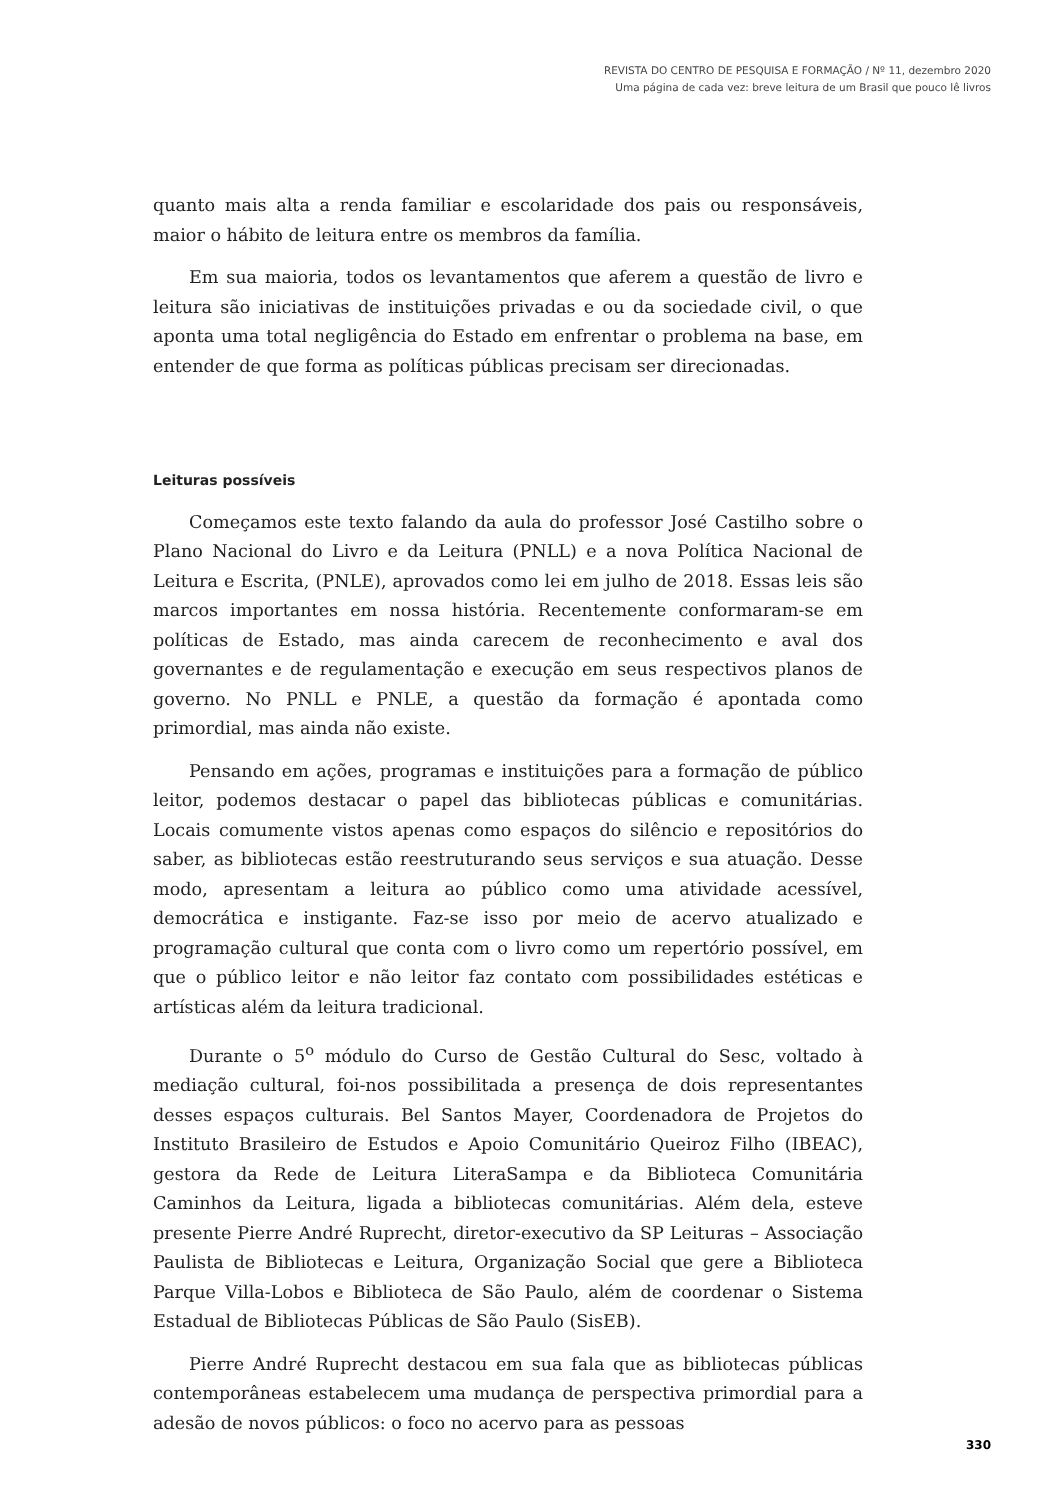REVISTA DO CENTRO DE PESQUISA E FORMAÇÃO / Nº 11, dezembro 2020
Uma página de cada vez: breve leitura de um Brasil que pouco lê livros
quanto mais alta a renda familiar e escolaridade dos pais ou responsáveis, maior o hábito de leitura entre os membros da família.
Em sua maioria, todos os levantamentos que aferem a questão de livro e leitura são iniciativas de instituições privadas e ou da sociedade civil, o que aponta uma total negligência do Estado em enfrentar o problema na base, em entender de que forma as políticas públicas precisam ser direcionadas.
Leituras possíveis
Começamos este texto falando da aula do professor José Castilho sobre o Plano Nacional do Livro e da Leitura (PNLL) e a nova Política Nacional de Leitura e Escrita, (PNLE), aprovados como lei em julho de 2018. Essas leis são marcos importantes em nossa história. Recentemente conformaram-se em políticas de Estado, mas ainda carecem de reconhecimento e aval dos governantes e de regulamentação e execução em seus respectivos planos de governo. No PNLL e PNLE, a questão da formação é apontada como primordial, mas ainda não existe.
Pensando em ações, programas e instituições para a formação de público leitor, podemos destacar o papel das bibliotecas públicas e comunitárias. Locais comumente vistos apenas como espaços do silêncio e repositórios do saber, as bibliotecas estão reestruturando seus serviços e sua atuação. Desse modo, apresentam a leitura ao público como uma atividade acessível, democrática e instigante. Faz-se isso por meio de acervo atualizado e programação cultural que conta com o livro como um repertório possível, em que o público leitor e não leitor faz contato com possibilidades estéticas e artísticas além da leitura tradicional.
Durante o 5<sup>o</sup> módulo do Curso de Gestão Cultural do Sesc, voltado à mediação cultural, foi-nos possibilitada a presença de dois representantes desses espaços culturais. Bel Santos Mayer, Coordenadora de Projetos do Instituto Brasileiro de Estudos e Apoio Comunitário Queiroz Filho (IBEAC), gestora da Rede de Leitura LiteraSampa e da Biblioteca Comunitária Caminhos da Leitura, ligada a bibliotecas comunitárias. Além dela, esteve presente Pierre André Ruprecht, diretor-executivo da SP Leituras – Associação Paulista de Bibliotecas e Leitura, Organização Social que gere a Biblioteca Parque Villa-Lobos e Biblioteca de São Paulo, além de coordenar o Sistema Estadual de Bibliotecas Públicas de São Paulo (SisEB).
Pierre André Ruprecht destacou em sua fala que as bibliotecas públicas contemporâneas estabelecem uma mudança de perspectiva primordial para a adesão de novos públicos: o foco no acervo para as pessoas
330